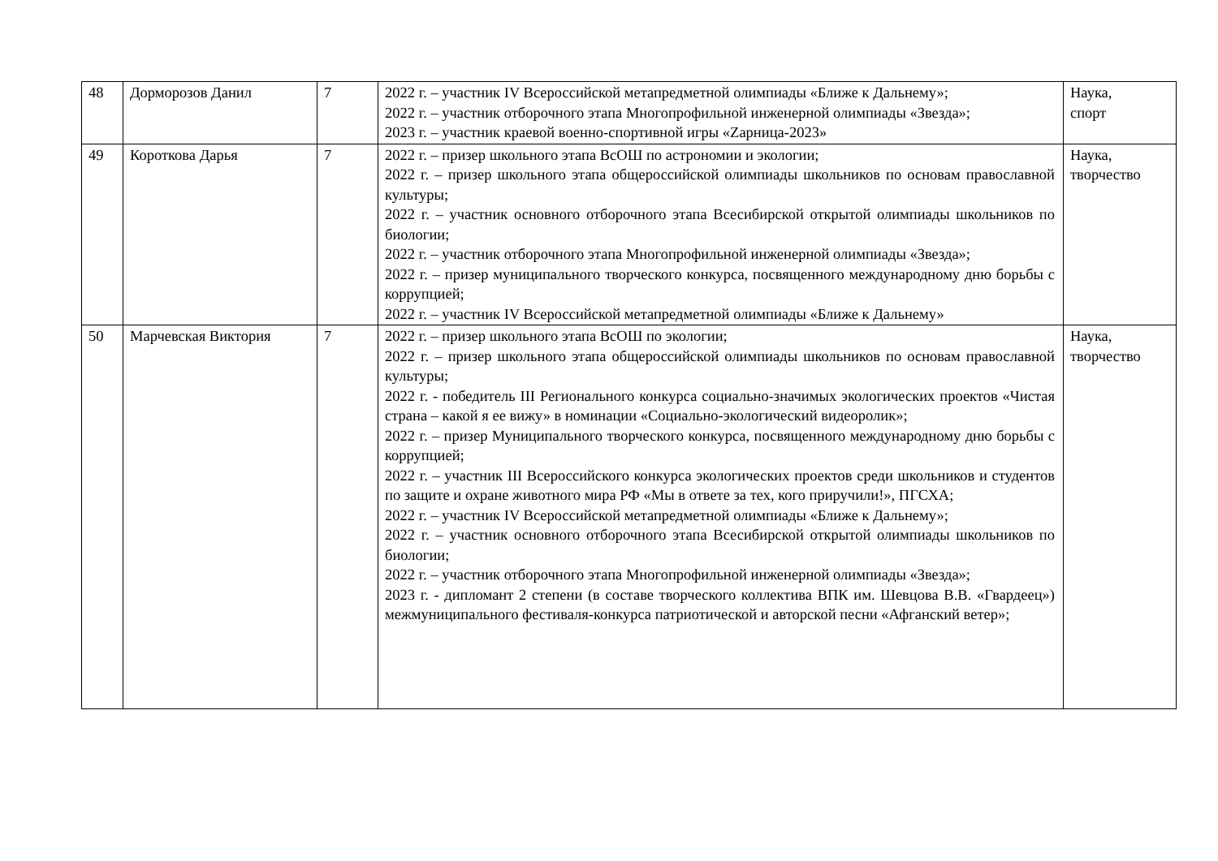| 48 | Дорморозов Данил | 7 | 2022 г. – участник IV Всероссийской метапредметной олимпиады «Ближе к Дальнему»; 2022 г. – участник отборочного этапа Многопрофильной инженерной олимпиады «Звезда»; 2023 г. – участник краевой военно-спортивной игры «Zарница-2023» | Наука, спорт |
| 49 | Короткова Дарья | 7 | 2022 г. – призер школьного этапа ВсОШ по астрономии и экологии; 2022 г. – призер школьного этапа общероссийской олимпиады школьников по основам православной культуры; 2022 г. – участник основного отборочного этапа Всесибирской открытой олимпиады школьников по биологии; 2022 г. – участник отборочного этапа Многопрофильной инженерной олимпиады «Звезда»; 2022 г. – призер муниципального творческого конкурса, посвященного международному дню борьбы с коррупцией; 2022 г. – участник IV Всероссийской метапредметной олимпиады «Ближе к Дальнему» | Наука, творчество |
| 50 | Марчевская Виктория | 7 | 2022 г. – призер школьного этапа ВсОШ по экологии; 2022 г. – призер школьного этапа общероссийской олимпиады школьников по основам православной культуры; 2022 г. - победитель III Регионального конкурса социально-значимых экологических проектов «Чистая страна – какой я ее вижу» в номинации «Социально-экологический видеоролик»; 2022 г. – призер Муниципального творческого конкурса, посвященного международному дню борьбы с коррупцией; 2022 г. – участник III Всероссийского конкурса экологических проектов среди школьников и студентов по защите и охране животного мира РФ «Мы в ответе за тех, кого приручили!», ПГСХА; 2022 г. – участник IV Всероссийской метапредметной олимпиады «Ближе к Дальнему»; 2022 г. – участник основного отборочного этапа Всесибирской открытой олимпиады школьников по биологии; 2022 г. – участник отборочного этапа Многопрофильной инженерной олимпиады «Звезда»; 2023 г. - дипломант 2 степени (в составе творческого коллектива ВПК им. Шевцова В.В. «Гвардеец») межмуниципального фестиваля-конкурса патриотической и авторской песни «Афганский ветер»; | Наука, творчество |